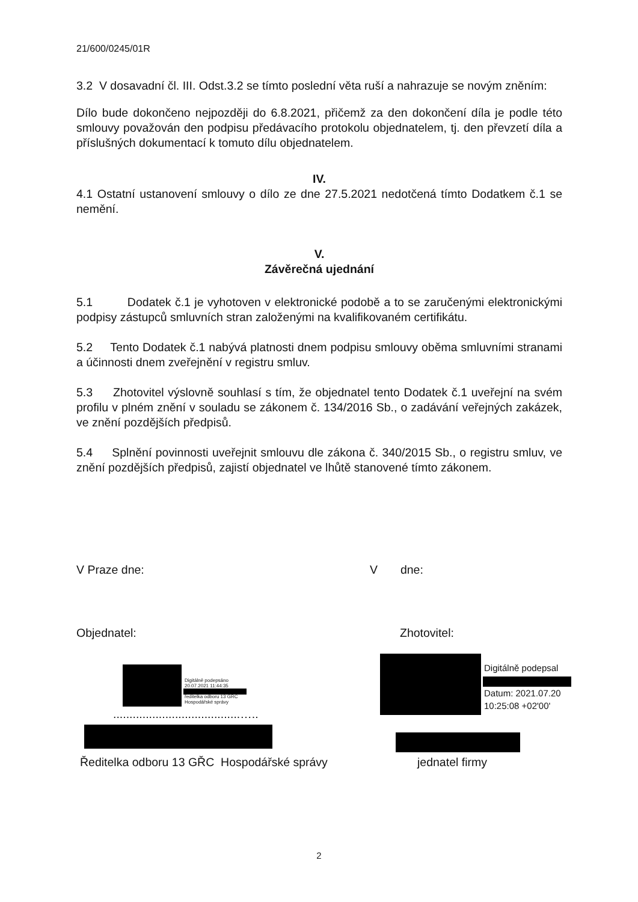21/600/0245/01R
3.2 V dosavadní čl. III. Odst.3.2 se tímto poslední věta ruší a nahrazuje se novým zněním:
Dílo bude dokončeno nejpozději do 6.8.2021, přičemž za den dokončení díla je podle této smlouvy považován den podpisu předávacího protokolu objednatelem, tj. den převzetí díla a příslušných dokumentací k tomuto dílu objednatelem.
IV.
4.1 Ostatní ustanovení smlouvy o dílo ze dne 27.5.2021 nedotčená tímto Dodatkem č.1 se nemění.
V.
Závěrečná ujednání
5.1 Dodatek č.1 je vyhotoven v elektronické podobě a to se zaručenými elektronickými podpisy zástupců smluvních stran založenými na kvalifikovaném certifikátu.
5.2 Tento Dodatek č.1 nabývá platnosti dnem podpisu smlouvy oběma smluvními stranami a účinnosti dnem zveřejnění v registru smluv.
5.3 Zhotovitel výslovně souhlasí s tím, že objednatel tento Dodatek č.1 uveřejní na svém profilu v plném znění v souladu se zákonem č. 134/2016 Sb., o zadávání veřejných zakázek, ve znění pozdějších předpisů.
5.4 Splnění povinnosti uveřejnit smlouvu dle zákona č. 340/2015 Sb., o registru smluv, ve znění pozdějších předpisů, zajistí objednatel ve lhůtě stanovené tímto zákonem.
V Praze dne: V dne:
Objednatel: Zhotovitel:
Digitálně podepsáno
20.07.2021 11:44:35
ředitelka odboru 13 GŘC
Hospodářské správy
.......................................…..
Digitálně podepsal
Datum: 2021.07.20
10:25:08 +02'00'
Ředitelka odboru 13 GŘC Hospodářské správy
jednatel firmy
2